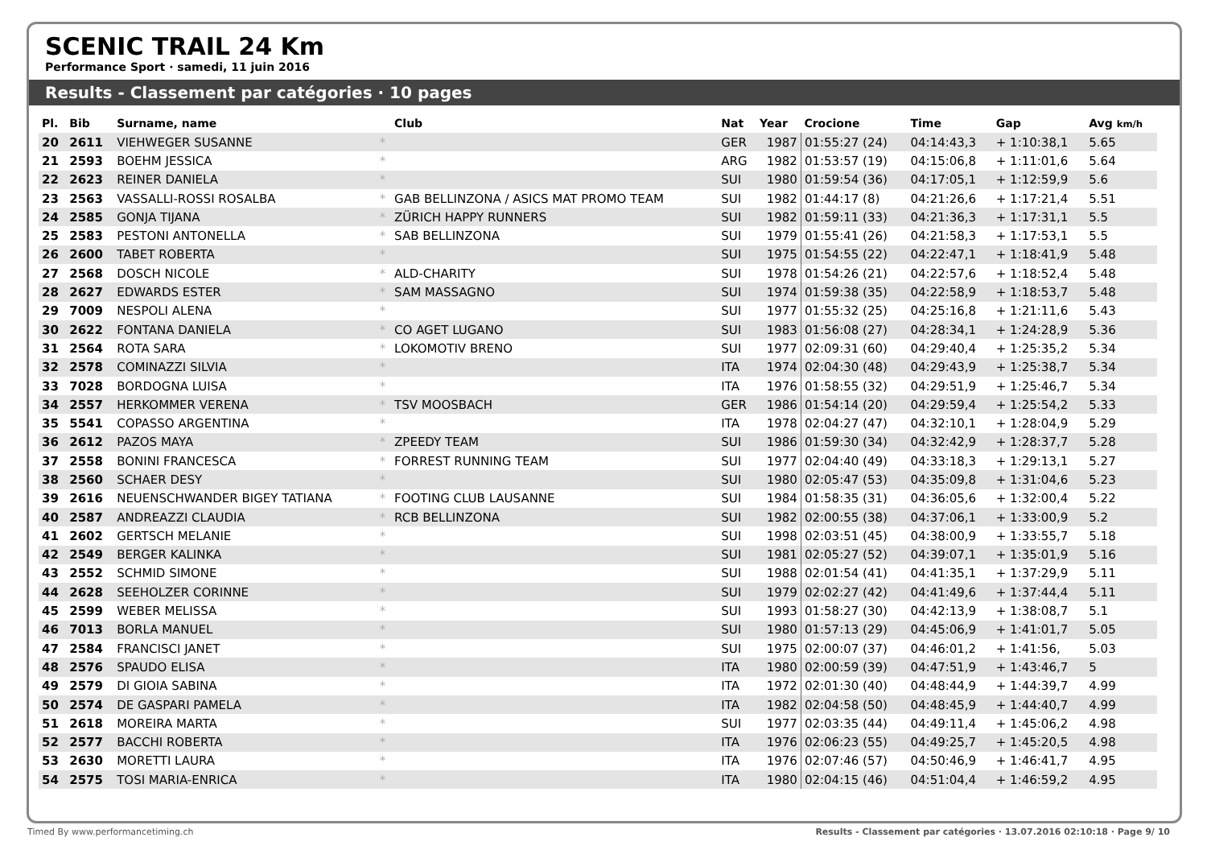SCENIC TRAIL 24 Km
Performance Sport · samedi, 11 juin 2016
Results - Classement par catégories · 10 pages
| Pl. | Bib | Surname, name | | Club | Nat | Year | Crocione | Time | Gap | Avg km/h |
| --- | --- | --- | --- | --- | --- | --- | --- | --- | --- | --- |
| 20 | 2611 | VIEHWEGER SUSANNE | * | | GER | 1987 | 01:55:27 (24) | 04:14:43,3 | + 1:10:38,1 | 5.65 |
| 21 | 2593 | BOEHM JESSICA | * | | ARG | 1982 | 01:53:57 (19) | 04:15:06,8 | + 1:11:01,6 | 5.64 |
| 22 | 2623 | REINER DANIELA | * | | SUI | 1980 | 01:59:54 (36) | 04:17:05,1 | + 1:12:59,9 | 5.6 |
| 23 | 2563 | VASSALLI-ROSSI ROSALBA | * | GAB BELLINZONA / ASICS MAT PROMO TEAM | SUI | 1982 | 01:44:17 (8) | 04:21:26,6 | + 1:17:21,4 | 5.51 |
| 24 | 2585 | GONJA TIJANA | * | ZÜRICH HAPPY RUNNERS | SUI | 1982 | 01:59:11 (33) | 04:21:36,3 | + 1:17:31,1 | 5.5 |
| 25 | 2583 | PESTONI ANTONELLA | * | SAB BELLINZONA | SUI | 1979 | 01:55:41 (26) | 04:21:58,3 | + 1:17:53,1 | 5.5 |
| 26 | 2600 | TABET ROBERTA | * | | SUI | 1975 | 01:54:55 (22) | 04:22:47,1 | + 1:18:41,9 | 5.48 |
| 27 | 2568 | DOSCH NICOLE | * | ALD-CHARITY | SUI | 1978 | 01:54:26 (21) | 04:22:57,6 | + 1:18:52,4 | 5.48 |
| 28 | 2627 | EDWARDS ESTER | * | SAM MASSAGNO | SUI | 1974 | 01:59:38 (35) | 04:22:58,9 | + 1:18:53,7 | 5.48 |
| 29 | 7009 | NESPOLI ALENA | * | | SUI | 1977 | 01:55:32 (25) | 04:25:16,8 | + 1:21:11,6 | 5.43 |
| 30 | 2622 | FONTANA DANIELA | * | CO AGET LUGANO | SUI | 1983 | 01:56:08 (27) | 04:28:34,1 | + 1:24:28,9 | 5.36 |
| 31 | 2564 | ROTA SARA | * | LOKOMOTIV BRENO | SUI | 1977 | 02:09:31 (60) | 04:29:40,4 | + 1:25:35,2 | 5.34 |
| 32 | 2578 | COMINAZZI SILVIA | * | | ITA | 1974 | 02:04:30 (48) | 04:29:43,9 | + 1:25:38,7 | 5.34 |
| 33 | 7028 | BORDOGNA LUISA | * | | ITA | 1976 | 01:58:55 (32) | 04:29:51,9 | + 1:25:46,7 | 5.34 |
| 34 | 2557 | HERKOMMER VERENA | * | TSV MOOSBACH | GER | 1986 | 01:54:14 (20) | 04:29:59,4 | + 1:25:54,2 | 5.33 |
| 35 | 5541 | COPASSO ARGENTINA | * | | ITA | 1978 | 02:04:27 (47) | 04:32:10,1 | + 1:28:04,9 | 5.29 |
| 36 | 2612 | PAZOS MAYA | * | ZPEEDY TEAM | SUI | 1986 | 01:59:30 (34) | 04:32:42,9 | + 1:28:37,7 | 5.28 |
| 37 | 2558 | BONINI FRANCESCA | * | FORREST RUNNING TEAM | SUI | 1977 | 02:04:40 (49) | 04:33:18,3 | + 1:29:13,1 | 5.27 |
| 38 | 2560 | SCHAER DESY | * | | SUI | 1980 | 02:05:47 (53) | 04:35:09,8 | + 1:31:04,6 | 5.23 |
| 39 | 2616 | NEUENSCHWANDER BIGEY TATIANA | * | FOOTING CLUB LAUSANNE | SUI | 1984 | 01:58:35 (31) | 04:36:05,6 | + 1:32:00,4 | 5.22 |
| 40 | 2587 | ANDREAZZI CLAUDIA | * | RCB BELLINZONA | SUI | 1982 | 02:00:55 (38) | 04:37:06,1 | + 1:33:00,9 | 5.2 |
| 41 | 2602 | GERTSCH MELANIE | * | | SUI | 1998 | 02:03:51 (45) | 04:38:00,9 | + 1:33:55,7 | 5.18 |
| 42 | 2549 | BERGER KALINKA | * | | SUI | 1981 | 02:05:27 (52) | 04:39:07,1 | + 1:35:01,9 | 5.16 |
| 43 | 2552 | SCHMID SIMONE | * | | SUI | 1988 | 02:01:54 (41) | 04:41:35,1 | + 1:37:29,9 | 5.11 |
| 44 | 2628 | SEEHOLZER CORINNE | * | | SUI | 1979 | 02:02:27 (42) | 04:41:49,6 | + 1:37:44,4 | 5.11 |
| 45 | 2599 | WEBER MELISSA | * | | SUI | 1993 | 01:58:27 (30) | 04:42:13,9 | + 1:38:08,7 | 5.1 |
| 46 | 7013 | BORLA MANUEL | * | | SUI | 1980 | 01:57:13 (29) | 04:45:06,9 | + 1:41:01,7 | 5.05 |
| 47 | 2584 | FRANCISCI JANET | * | | SUI | 1975 | 02:00:07 (37) | 04:46:01,2 | + 1:41:56, | 5.03 |
| 48 | 2576 | SPAUDO ELISA | * | | ITA | 1980 | 02:00:59 (39) | 04:47:51,9 | + 1:43:46,7 | 5 |
| 49 | 2579 | DI GIOIA SABINA | * | | ITA | 1972 | 02:01:30 (40) | 04:48:44,9 | + 1:44:39,7 | 4.99 |
| 50 | 2574 | DE GASPARI PAMELA | * | | ITA | 1982 | 02:04:58 (50) | 04:48:45,9 | + 1:44:40,7 | 4.99 |
| 51 | 2618 | MOREIRA MARTA | * | | SUI | 1977 | 02:03:35 (44) | 04:49:11,4 | + 1:45:06,2 | 4.98 |
| 52 | 2577 | BACCHI ROBERTA | * | | ITA | 1976 | 02:06:23 (55) | 04:49:25,7 | + 1:45:20,5 | 4.98 |
| 53 | 2630 | MORETTI LAURA | * | | ITA | 1976 | 02:07:46 (57) | 04:50:46,9 | + 1:46:41,7 | 4.95 |
| 54 | 2575 | TOSI MARIA-ENRICA | * | | ITA | 1980 | 02:04:15 (46) | 04:51:04,4 | + 1:46:59,2 | 4.95 |
Timed By www.performancetiming.ch Results - Classement par catégories · 13.07.2016 02:10:18 · Page 9/ 10